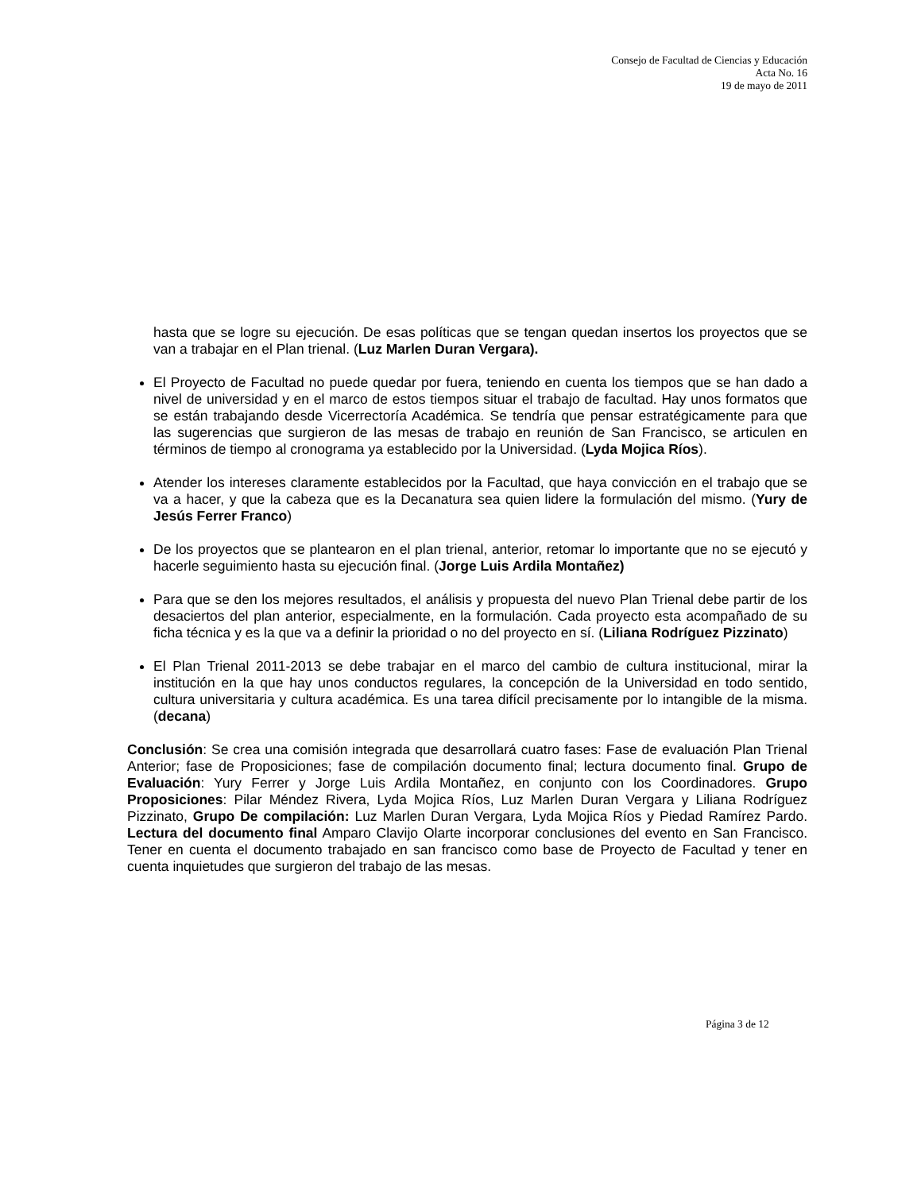Consejo de Facultad de Ciencias y Educación
Acta No. 16
19 de mayo de 2011
hasta que se logre su ejecución. De esas políticas que se tengan quedan insertos los proyectos que se van a trabajar en el Plan trienal. (Luz Marlen Duran Vergara).
El Proyecto de Facultad no puede quedar por fuera, teniendo en cuenta los tiempos que se han dado a nivel de universidad y en el marco de estos tiempos situar el trabajo de facultad. Hay unos formatos que se están trabajando desde Vicerrectoría Académica. Se tendría que pensar estratégicamente para que las sugerencias que surgieron de las mesas de trabajo en reunión de San Francisco, se articulen en términos de tiempo al cronograma ya establecido por la Universidad. (Lyda Mojica Ríos).
Atender los intereses claramente establecidos por la Facultad, que haya convicción en el trabajo que se va a hacer, y que la cabeza que es la Decanatura sea quien lidere la formulación del mismo. (Yury de Jesús Ferrer Franco)
De los proyectos que se plantearon en el plan trienal, anterior, retomar lo importante que no se ejecutó y hacerle seguimiento hasta su ejecución final. (Jorge Luis Ardila Montañez)
Para que se den los mejores resultados, el análisis y propuesta del nuevo Plan Trienal debe partir de los desaciertos del plan anterior, especialmente, en la formulación. Cada proyecto esta acompañado de su ficha técnica y es la que va a definir la prioridad o no del proyecto en sí. (Liliana Rodríguez Pizzinato)
El Plan Trienal 2011-2013 se debe trabajar en el marco del cambio de cultura institucional, mirar la institución en la que hay unos conductos regulares, la concepción de la Universidad en todo sentido, cultura universitaria y cultura académica. Es una tarea difícil precisamente por lo intangible de la misma. (decana)
Conclusión: Se crea una comisión integrada que desarrollará cuatro fases: Fase de evaluación Plan Trienal Anterior; fase de Proposiciones; fase de compilación documento final; lectura documento final. Grupo de Evaluación: Yury Ferrer y Jorge Luis Ardila Montañez, en conjunto con los Coordinadores. Grupo Proposiciones: Pilar Méndez Rivera, Lyda Mojica Ríos, Luz Marlen Duran Vergara y Liliana Rodríguez Pizzinato, Grupo De compilación: Luz Marlen Duran Vergara, Lyda Mojica Ríos y Piedad Ramírez Pardo. Lectura del documento final Amparo Clavijo Olarte incorporar conclusiones del evento en San Francisco. Tener en cuenta el documento trabajado en san francisco como base de Proyecto de Facultad y tener en cuenta inquietudes que surgieron del trabajo de las mesas.
Página 3 de 12